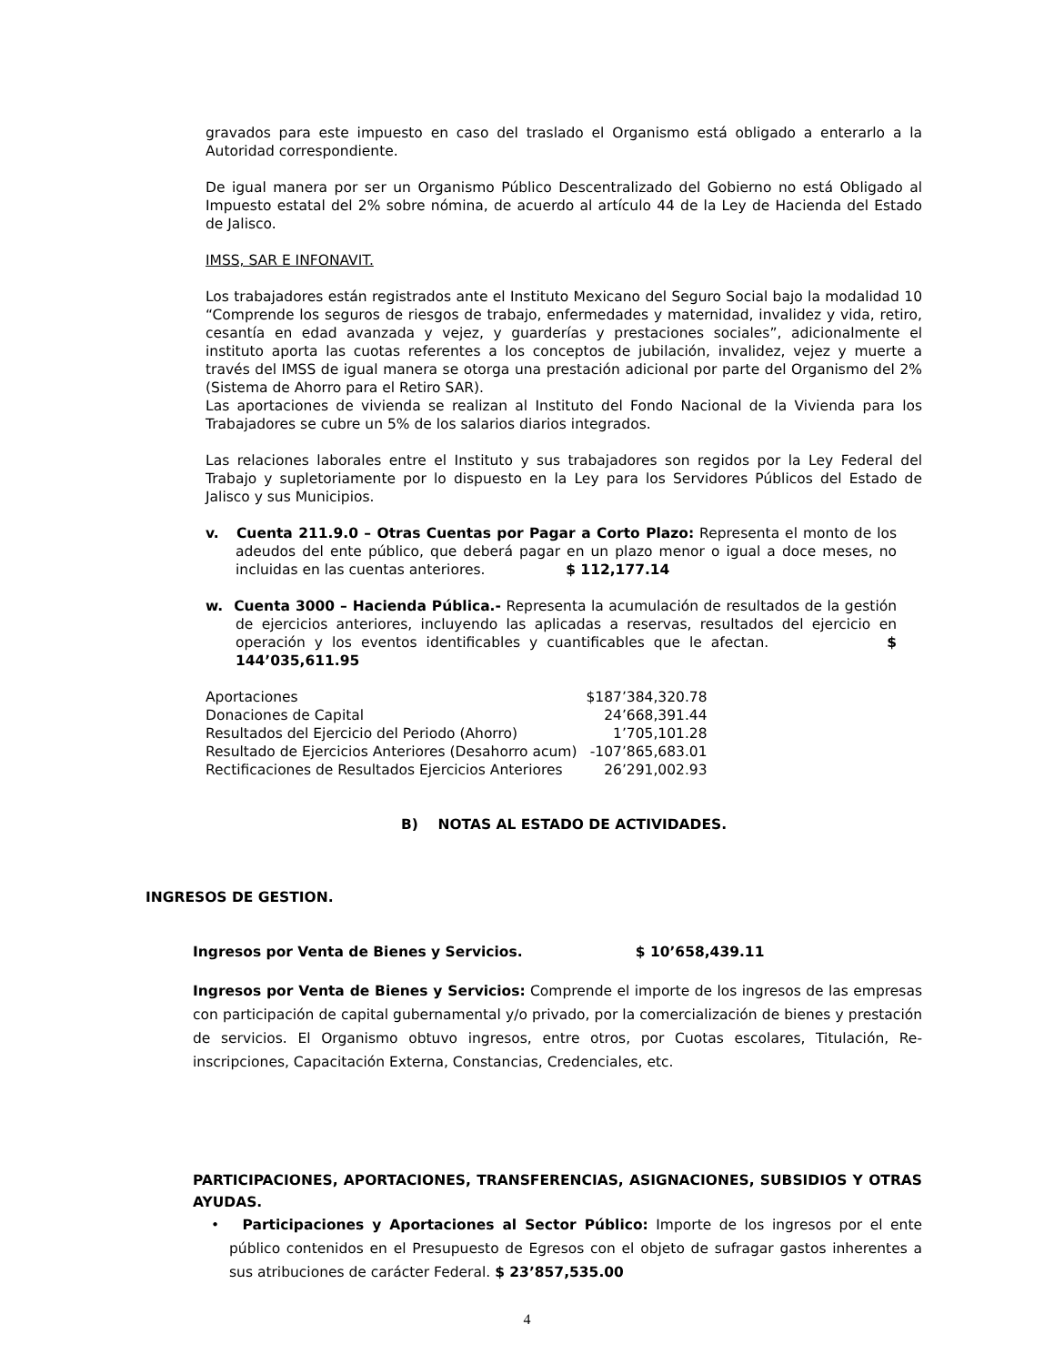gravados para este impuesto en caso del traslado el Organismo está obligado a enterarlo a la Autoridad correspondiente.
De igual manera por ser un Organismo Público Descentralizado del Gobierno no está Obligado al Impuesto estatal del 2% sobre nómina, de acuerdo al artículo 44 de la Ley de Hacienda del Estado de Jalisco.
IMSS, SAR E INFONAVIT.
Los trabajadores están registrados ante el Instituto Mexicano del Seguro Social bajo la modalidad 10 “Comprende los seguros de riesgos de trabajo, enfermedades y maternidad, invalidez y vida, retiro, cesantía en edad avanzada y vejez, y guarderías y prestaciones sociales”, adicionalmente el instituto aporta las cuotas referentes a los conceptos de jubilación, invalidez, vejez y muerte a través del IMSS de igual manera se otorga una prestación adicional por parte del Organismo del 2% (Sistema de Ahorro para el Retiro SAR).
Las aportaciones de vivienda se realizan al Instituto del Fondo Nacional de la Vivienda para los Trabajadores se cubre un 5% de los salarios diarios integrados.
Las relaciones laborales entre el Instituto y sus trabajadores son regidos por la Ley Federal del Trabajo y supletoriamente por lo dispuesto en la Ley para los Servidores Públicos del Estado de Jalisco y sus Municipios.
v. Cuenta 211.9.0 – Otras Cuentas por Pagar a Corto Plazo: Representa el monto de los adeudos del ente público, que deberá pagar en un plazo menor o igual a doce meses, no incluidas en las cuentas anteriores. $ 112,177.14
w. Cuenta 3000 – Hacienda Pública.- Representa la acumulación de resultados de la gestión de ejercicios anteriores, incluyendo las aplicadas a reservas, resultados del ejercicio en operación y los eventos identificables y cuantificables que le afectan. $ 144’035,611.95
| Aportaciones | $187’384,320.78 |
| Donaciones de Capital | 24’668,391.44 |
| Resultados del Ejercicio del Periodo (Ahorro) | 1’705,101.28 |
| Resultado de Ejercicios Anteriores (Desahorro acum) | -107’865,683.01 |
| Rectificaciones de Resultados Ejercicios Anteriores | 26’291,002.93 |
B) NOTAS AL ESTADO DE ACTIVIDADES.
INGRESOS DE GESTION.
Ingresos por Venta de Bienes y Servicios. $ 10’658,439.11
Ingresos por Venta de Bienes y Servicios: Comprende el importe de los ingresos de las empresas con participación de capital gubernamental y/o privado, por la comercialización de bienes y prestación de servicios. El Organismo obtuvo ingresos, entre otros, por Cuotas escolares, Titulación, Re-inscripciones, Capacitación Externa, Constancias, Credenciales, etc.
PARTICIPACIONES, APORTACIONES, TRANSFERENCIAS, ASIGNACIONES, SUBSIDIOS Y OTRAS AYUDAS.
• Participaciones y Aportaciones al Sector Público: Importe de los ingresos por el ente público contenidos en el Presupuesto de Egresos con el objeto de sufragar gastos inherentes a sus atribuciones de carácter Federal. $ 23’857,535.00
4